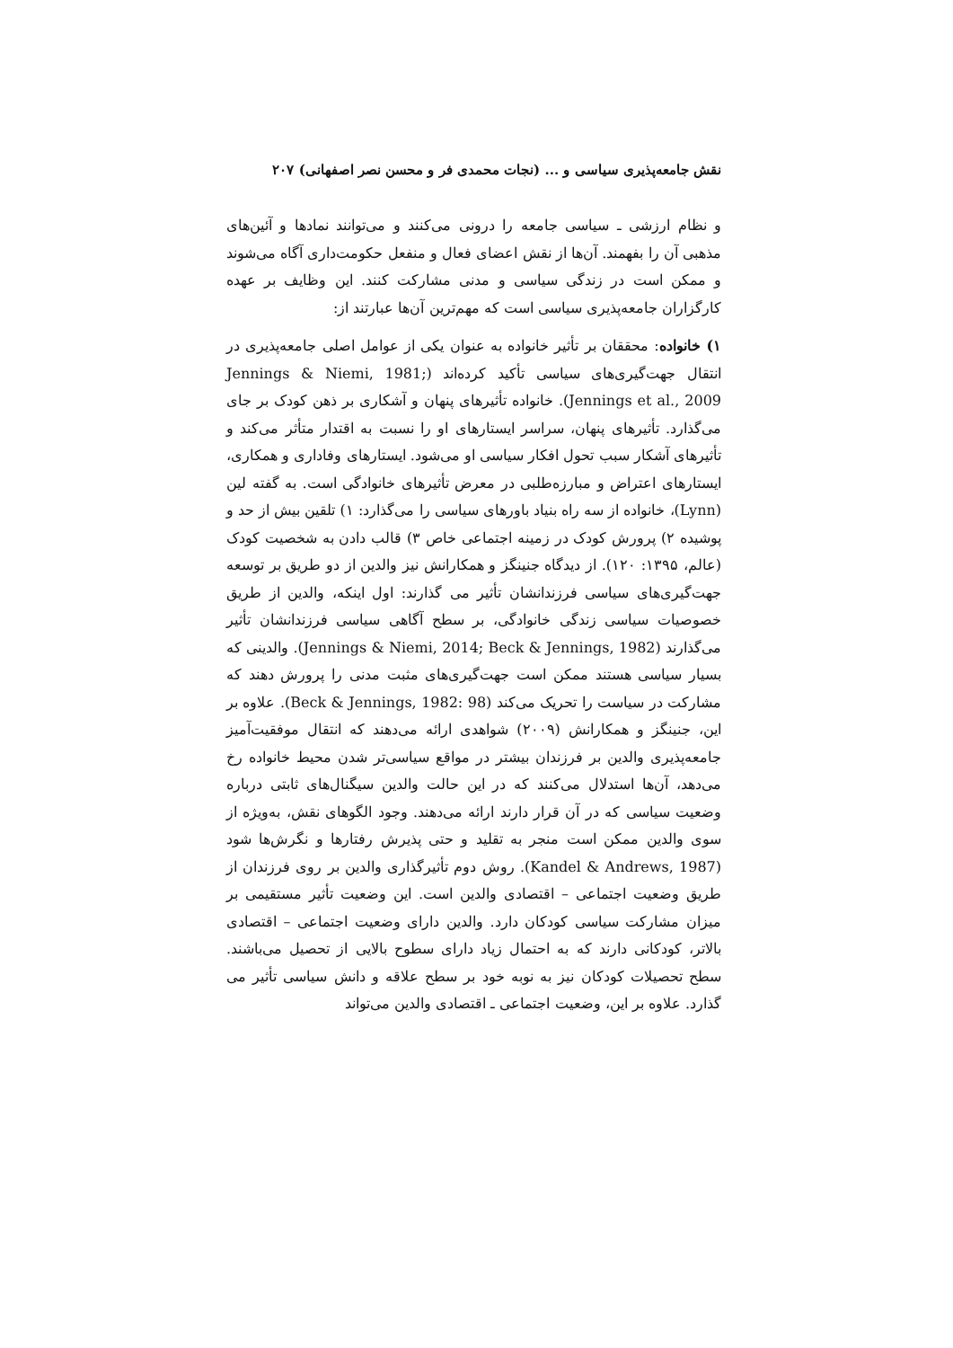نقش جامعه‌پذیری سیاسی و ... (نجات محمدی فر و محسن نصر اصفهانی) ۲۰۷
و نظام ارزشی ـ سیاسی جامعه را درونی می‌کنند و می‌توانند نمادها و آئین‌های مذهبی آن را بفهمند. آن‌ها از نقش اعضای فعال و منفعل حکومت‌داری آگاه می‌شوند و ممکن است در زندگی سیاسی و مدنی مشارکت کنند. این وظایف بر عهده کارگزاران جامعه‌پذیری سیاسی است که مهم‌ترین آن‌ها عبارتند از:
۱) خانواده: محققان بر تأثیر خانواده به عنوان یکی از عوامل اصلی جامعه‌پذیری در انتقال جهت‌گیری‌های سیاسی تأکید کرده‌اند (Jennings & Niemi, 1981; Jennings et al., 2009). خانواده تأثیرهای پنهان و آشکاری بر ذهن کودک بر جای می‌گذارد. تأثیرهای پنهان، سراسر ایستارهای او را نسبت به اقتدار متأثر می‌کند و تأثیرهای آشکار سبب تحول افکار سیاسی او می‌شود. ایستارهای وفاداری و همکاری، ایستارهای اعتراض و مبارزه‌طلبی در معرض تأثیرهای خانوادگی است. به گفته لین (Lynn)، خانواده از سه راه بنیاد باورهای سیاسی را می‌گذارد: ۱) تلقین بیش از حد و پوشیده ۲) پرورش کودک در زمینه اجتماعی خاص ۳) قالب دادن به شخصیت کودک (عالم، ۱۳۹۵: ۱۲۰). از دیدگاه جنینگز و همکارانش نیز والدین از دو طریق بر توسعه جهت‌گیری‌های سیاسی فرزندانشان تأثیر می گذارند: اول اینکه، والدین از طریق خصوصیات سیاسی زندگی خانوادگی، بر سطح آگاهی سیاسی فرزندانشان تأثیر می‌گذارند (Jennings & Niemi, 2014; Beck & Jennings, 1982). والدینی که بسیار سیاسی هستند ممکن است جهت‌گیری‌های مثبت مدنی را پرورش دهند که مشارکت در سیاست را تحریک می‌کند (Beck & Jennings, 1982: 98). علاوه بر این، جنینگز و همکارانش (۲۰۰۹) شواهدی ارائه می‌دهند که انتقال موفقیت‌آمیز جامعه‌پذیری والدین بر فرزندان بیشتر در مواقع سیاسی‌تر شدن محیط خانواده رخ می‌دهد، آن‌ها استدلال می‌کنند که در این حالت والدین سیگنال‌های ثابتی درباره وضعیت سیاسی که در آن قرار دارند ارائه می‌دهند. وجود الگوهای نقش، به‌ویژه از سوی والدین ممکن است منجر به تقلید و حتی پذیرش رفتارها و نگرش‌ها شود (Kandel & Andrews, 1987). روش دوم تأثیرگذاری والدین بر روی فرزندان از طریق وضعیت اجتماعی – اقتصادی والدین است. این وضعیت تأثیر مستقیمی بر میزان مشارکت سیاسی کودکان دارد. والدین دارای وضعیت اجتماعی – اقتصادی بالاتر، کودکانی دارند که به احتمال زیاد دارای سطوح بالایی از تحصیل می‌باشند. سطح تحصیلات کودکان نیز به نوبه خود بر سطح علاقه و دانش سیاسی تأثیر می گذارد. علاوه بر این، وضعیت اجتماعی ـ اقتصادی والدین می‌تواند